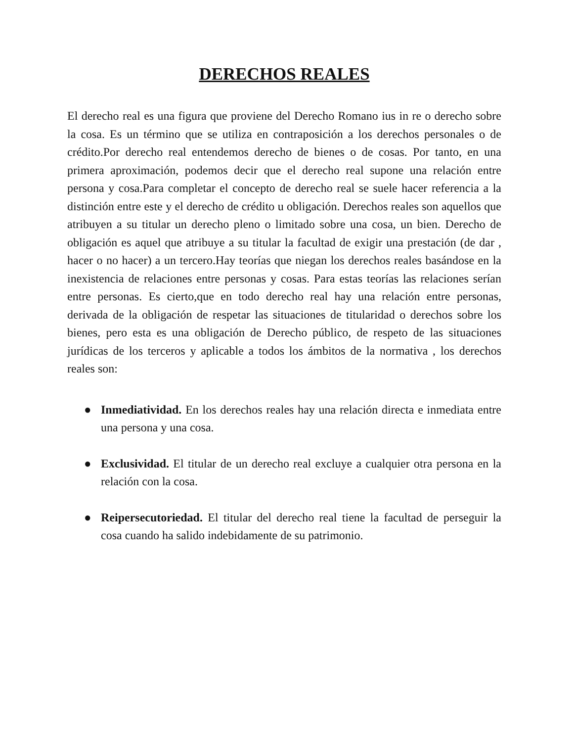DERECHOS REALES
El derecho real es una figura que proviene del Derecho Romano ius in re o derecho sobre la cosa. Es un término que se utiliza en contraposición a los derechos personales o de crédito.Por derecho real entendemos derecho de bienes o de cosas. Por tanto, en una primera aproximación, podemos decir que el derecho real supone una relación entre persona y cosa.Para completar el concepto de derecho real se suele hacer referencia a la distinción entre este y el derecho de crédito u obligación. Derechos reales son aquellos que atribuyen a su titular un derecho pleno o limitado sobre una cosa, un bien. Derecho de obligación es aquel que atribuye a su titular la facultad de exigir una prestación (de dar , hacer o no hacer) a un tercero.Hay teorías que niegan los derechos reales basándose en la inexistencia de relaciones entre personas y cosas. Para estas teorías las relaciones serían entre personas. Es cierto,que en todo derecho real hay una relación entre personas, derivada de la obligación de respetar las situaciones de titularidad o derechos sobre los bienes, pero esta es una obligación de Derecho público, de respeto de las situaciones jurídicas de los terceros y aplicable a todos los ámbitos de la normativa , los derechos reales son:
● Inmediatividad. En los derechos reales hay una relación directa e inmediata entre una persona y una cosa.
● Exclusividad. El titular de un derecho real excluye a cualquier otra persona en la relación con la cosa.
● Reipersecutoriedad. El titular del derecho real tiene la facultad de perseguir la cosa cuando ha salido indebidamente de su patrimonio.